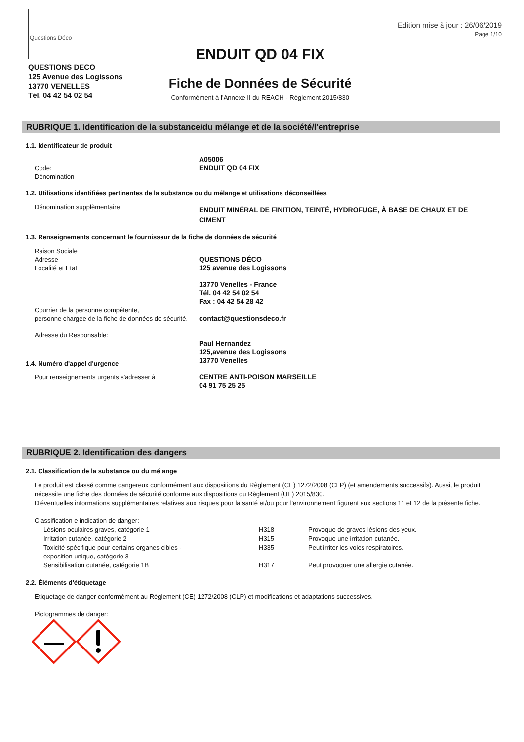Questions Déco
QUESTIONS DECO
125 Avenue des Logissons
13770 VENELLES
Tél. 04 42 54 02 54
ENDUIT QD 04 FIX
Fiche de Données de Sécurité
Conformément à l’Annexe II du REACH - Règlement 2015/830
Edition mise à jour : 26/06/2019
Page 1/10
RUBRIQUE 1. Identification de la substance/du mélange et de la société/l'entreprise
1.1. Identificateur de produit
Code:
Dénomination
A05006
ENDUIT QD 04 FIX
1.2. Utilisations identifiées pertinentes de la substance ou du mélange et utilisations déconseillées
Dénomination supplèmentaire
ENDUIT MINÉRAL DE FINITION, TEINTÉ, HYDROFUGE, À BASE DE CHAUX ET DE CIMENT
1.3. Renseignements concernant le fournisseur de la fiche de données de sécurité
Raison Sociale
Adresse
Localité et Etat
Courrier de la personne compétente,
personne chargée de la fiche de données de sécurité.
Adresse du Responsable:
QUESTIONS DÉCO
125 avenue des Logissons
13770 Venelles - France
Tél. 04 42 54 02 54
Fax : 04 42 54 28 42
contact@questionsdeco.fr
Paul Hernandez
125,avenue des Logissons
13770 Venelles
1.4. Numéro d'appel d'urgence
Pour renseignements urgents s'adresser à CENTRE ANTI-POISON MARSEILLE
04 91 75 25 25
RUBRIQUE 2. Identification des dangers
2.1. Classification de la substance ou du mélange
Le produit est classé comme dangereux conformément aux dispositions du Règlement (CE) 1272/2008 (CLP) (et amendements successifs). Aussi, le produit nécessite une fiche des données de sécurité conforme aux dispositions du Règlement (UE) 2015/830.
D'éventuelles informations supplémentaires relatives aux risques pour la santé et/ou pour l'environnement figurent aux sections 11 et 12 de la présente fiche.
Classification e indication de danger:
| Lésions oculaires graves, catégorie 1 | H318 | Provoque de graves lésions des yeux. |
| Irritation cutanée, catégorie 2 | H315 | Provoque une irritation cutanée. |
| Toxicité spécifique pour certains organes cibles - exposition unique, catégorie 3 | H335 | Peut irriter les voies respiratoires. |
| Sensibilisation cutanée, catégorie 1B | H317 | Peut provoquer une allergie cutanée. |
2.2. Éléments d'étiquetage
Etiquetage de danger conformément au Règlement (CE) 1272/2008 (CLP) et modifications et adaptations successives.
Pictogrammes de danger: